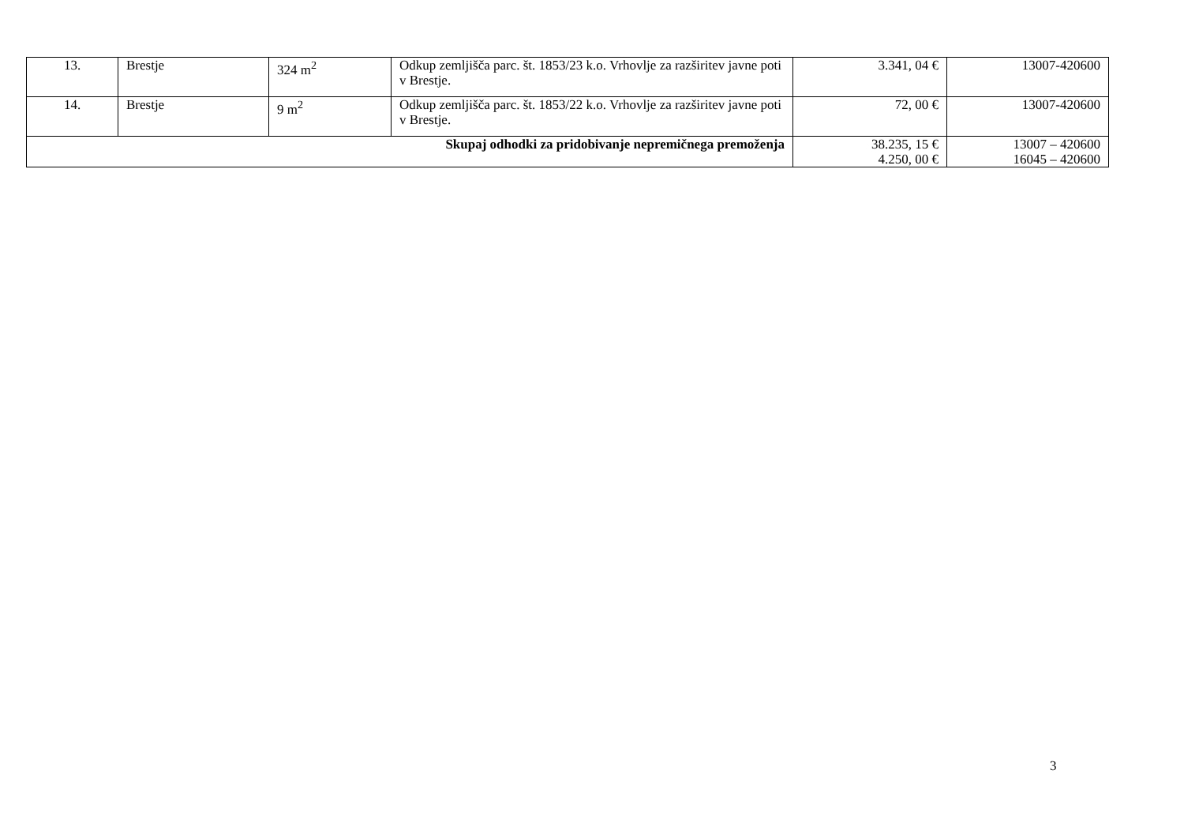| 13. | Brestje | 324 m<sup>2</sup> | Odkup zemljišča parc. št. 1853/23 k.o. Vrhovlje za razširitev javne poti v Brestje. | 3.341, 04 € | 13007-420600 |
| 14. | Brestje | 9 m<sup>2</sup> | Odkup zemljišča parc. št. 1853/22 k.o. Vrhovlje za razširitev javne poti v Brestje. | 72, 00 € | 13007-420600 |
| Skupaj odhodki za pridobivanje nepremičnega premoženja | | | | 38.235, 15 € 4.250, 00 € | 13007 – 420600 16045 – 420600 |
3